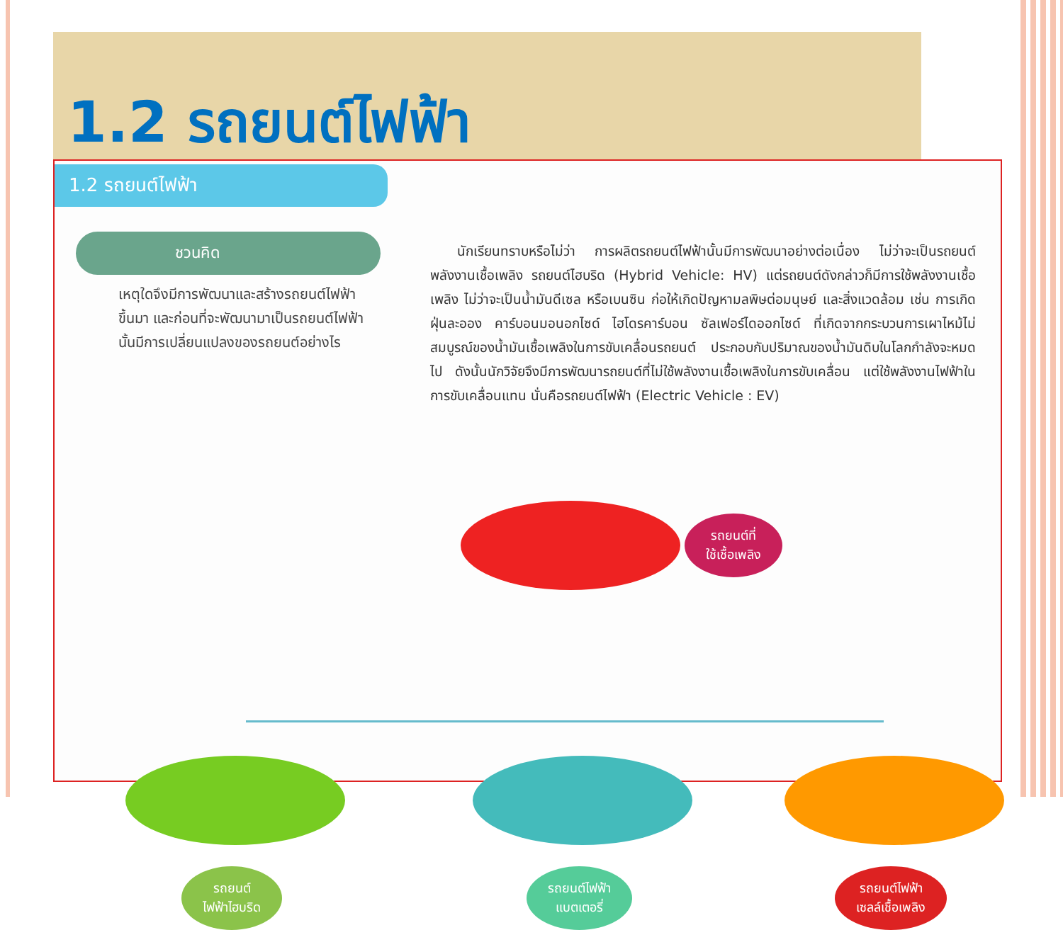1.2 รถยนต์ไฟฟ้า
1.2 รถยนต์ไฟฟ้า
ชวนคิด
เหตุใดจึงมีการพัฒนาและสร้างรถยนต์ไฟฟ้าขึ้นมา และก่อนที่จะพัฒนามาเป็นรถยนต์ไฟฟ้านั้นมีการเปลี่ยนแปลงของรถยนต์อย่างไร
  นักเรียนทราบหรือไม่ว่า การผลิตรถยนต์ไฟฟ้านั้นมีการพัฒนาอย่างต่อเนื่อง ไม่ว่าจะเป็นรถยนต์พลังงานเชื้อเพลิง รถยนต์ไฮบริด (Hybrid Vehicle: HV) แต่รถยนต์ดังกล่าวก็มีการใช้พลังงานเชื้อเพลิง ไม่ว่าจะเป็นน้ำมันดีเซล หรือเบนซิน ก่อให้เกิดปัญหามลพิษต่อมนุษย์ และสิ่งแวดล้อม เช่น การเกิดฝุ่นละออง คาร์บอนมอนอกไซด์ ไฮโดรคาร์บอน ซัลเฟอร์ไดออกไซด์ ที่เกิดจากกระบวนการเผาไหม้ไม่สมบูรณ์ของน้ำมันเชื้อเพลิงในการขับเคลื่อนรถยนต์ ประกอบกับปริมาณของน้ำมันดิบในโลกกำลังจะหมดไป ดังนั้นนักวิจัยจึงมีการพัฒนารถยนต์ที่ไม่ใช้พลังงานเชื้อเพลิงในการขับเคลื่อน แต่ใช้พลังงานไฟฟ้าในการขับเคลื่อนแทน นั่นคือรถยนต์ไฟฟ้า (Electric Vehicle : EV)
รถยนต์ที่
ใช้เชื้อเพลิง
รถยนต์
ไฟฟ้าไฮบริด
รถยนต์ไฟฟ้า
แบตเตอรี่
รถยนต์ไฟฟ้า
เซลล์เชื้อเพลิง